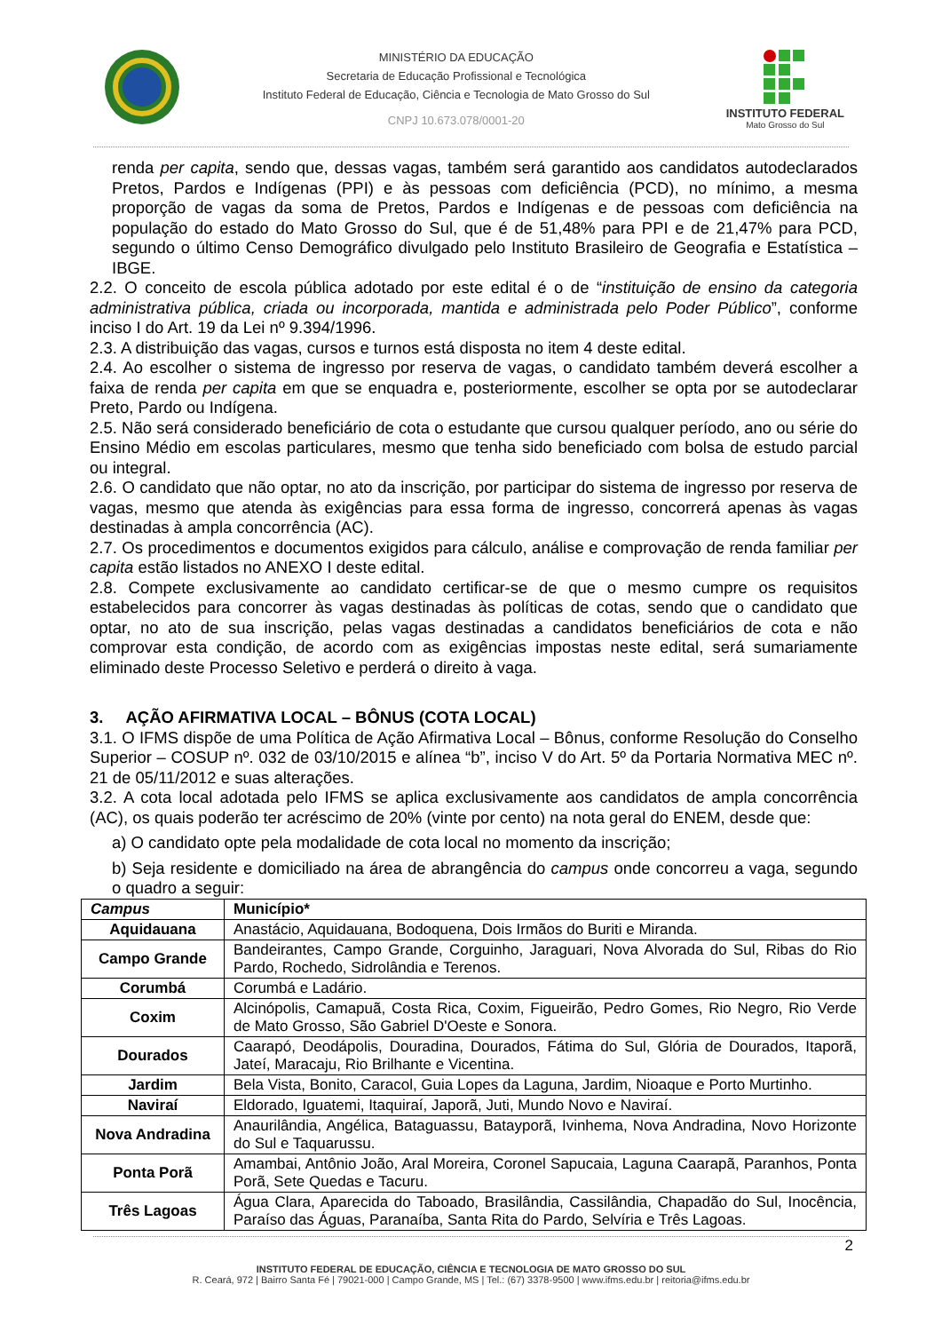MINISTÉRIO DA EDUCAÇÃO
Secretaria de Educação Profissional e Tecnológica
Instituto Federal de Educação, Ciência e Tecnologia de Mato Grosso do Sul
CNPJ 10.673.078/0001-20
INSTITUTO FEDERAL
Mato Grosso do Sul
renda per capita, sendo que, dessas vagas, também será garantido aos candidatos autodeclarados Pretos, Pardos e Indígenas (PPI) e às pessoas com deficiência (PCD), no mínimo, a mesma proporção de vagas da soma de Pretos, Pardos e Indígenas e de pessoas com deficiência na população do estado do Mato Grosso do Sul, que é de 51,48% para PPI e de 21,47% para PCD, segundo o último Censo Demográfico divulgado pelo Instituto Brasileiro de Geografia e Estatística – IBGE.
2.2. O conceito de escola pública adotado por este edital é o de “instituição de ensino da categoria administrativa pública, criada ou incorporada, mantida e administrada pelo Poder Público”, conforme inciso I do Art. 19 da Lei nº 9.394/1996.
2.3. A distribuição das vagas, cursos e turnos está disposta no item 4 deste edital.
2.4. Ao escolher o sistema de ingresso por reserva de vagas, o candidato também deverá escolher a faixa de renda per capita em que se enquadra e, posteriormente, escolher se opta por se autodeclarar Preto, Pardo ou Indígena.
2.5. Não será considerado beneficiário de cota o estudante que cursou qualquer período, ano ou série do Ensino Médio em escolas particulares, mesmo que tenha sido beneficiado com bolsa de estudo parcial ou integral.
2.6. O candidato que não optar, no ato da inscrição, por participar do sistema de ingresso por reserva de vagas, mesmo que atenda às exigências para essa forma de ingresso, concorrerá apenas às vagas destinadas à ampla concorrência (AC).
2.7. Os procedimentos e documentos exigidos para cálculo, análise e comprovação de renda familiar per capita estão listados no ANEXO I deste edital.
2.8. Compete exclusivamente ao candidato certificar-se de que o mesmo cumpre os requisitos estabelecidos para concorrer às vagas destinadas às políticas de cotas, sendo que o candidato que optar, no ato de sua inscrição, pelas vagas destinadas a candidatos beneficiários de cota e não comprovar esta condição, de acordo com as exigências impostas neste edital, será sumariamente eliminado deste Processo Seletivo e perderá o direito à vaga.
3. AÇÃO AFIRMATIVA LOCAL – BÔNUS (COTA LOCAL)
3.1. O IFMS dispõe de uma Política de Ação Afirmativa Local – Bônus, conforme Resolução do Conselho Superior – COSUP nº. 032 de 03/10/2015 e alínea “b”, inciso V do Art. 5º da Portaria Normativa MEC nº. 21 de 05/11/2012 e suas alterações.
3.2. A cota local adotada pelo IFMS se aplica exclusivamente aos candidatos de ampla concorrência (AC), os quais poderão ter acréscimo de 20% (vinte por cento) na nota geral do ENEM, desde que:
a) O candidato opte pela modalidade de cota local no momento da inscrição;
b) Seja residente e domiciliado na área de abrangência do campus onde concorreu a vaga, segundo o quadro a seguir:
| Campus | Município* |
| --- | --- |
| Aquidauana | Anastácio, Aquidauana, Bodoquena, Dois Irmãos do Buriti e Miranda. |
| Campo Grande | Bandeirantes, Campo Grande, Corguinho, Jaraguari, Nova Alvorada do Sul, Ribas do Rio Pardo, Rochedo, Sidrolândia e Terenos. |
| Corumbá | Corumbá e Ladário. |
| Coxim | Alcinópolis, Camapuã, Costa Rica, Coxim, Figueirão, Pedro Gomes, Rio Negro, Rio Verde de Mato Grosso, São Gabriel D'Oeste e Sonora. |
| Dourados | Caarapó, Deodápolis, Douradina, Dourados, Fátima do Sul, Glória de Dourados, Itaporã, Jateí, Maracaju, Rio Brilhante e Vicentina. |
| Jardim | Bela Vista, Bonito, Caracol, Guia Lopes da Laguna, Jardim, Nioaque e Porto Murtinho. |
| Naviraí | Eldorado, Iguatemi, Itaquiraí, Japorã, Juti, Mundo Novo e Naviraí. |
| Nova Andradina | Anaurilândia, Angélica, Bataguassu, Batayporã, Ivinhema, Nova Andradina, Novo Horizonte do Sul e Taquarussu. |
| Ponta Porã | Amambai, Antônio João, Aral Moreira, Coronel Sapucaia, Laguna Caarapã, Paranhos, Ponta Porã, Sete Quedas e Tacuru. |
| Três Lagoas | Água Clara, Aparecida do Taboado, Brasilândia, Cassilândia, Chapadão do Sul, Inocência, Paraíso das Águas, Paranaíba, Santa Rita do Pardo, Selvíria e Três Lagoas. |
2
INSTITUTO FEDERAL DE EDUCAÇÃO, CIÊNCIA E TECNOLOGIA DE MATO GROSSO DO SUL
R. Ceará, 972 | Bairro Santa Fé | 79021-000 | Campo Grande, MS | Tel.: (67) 3378-9500 | www.ifms.edu.br | reitoria@ifms.edu.br